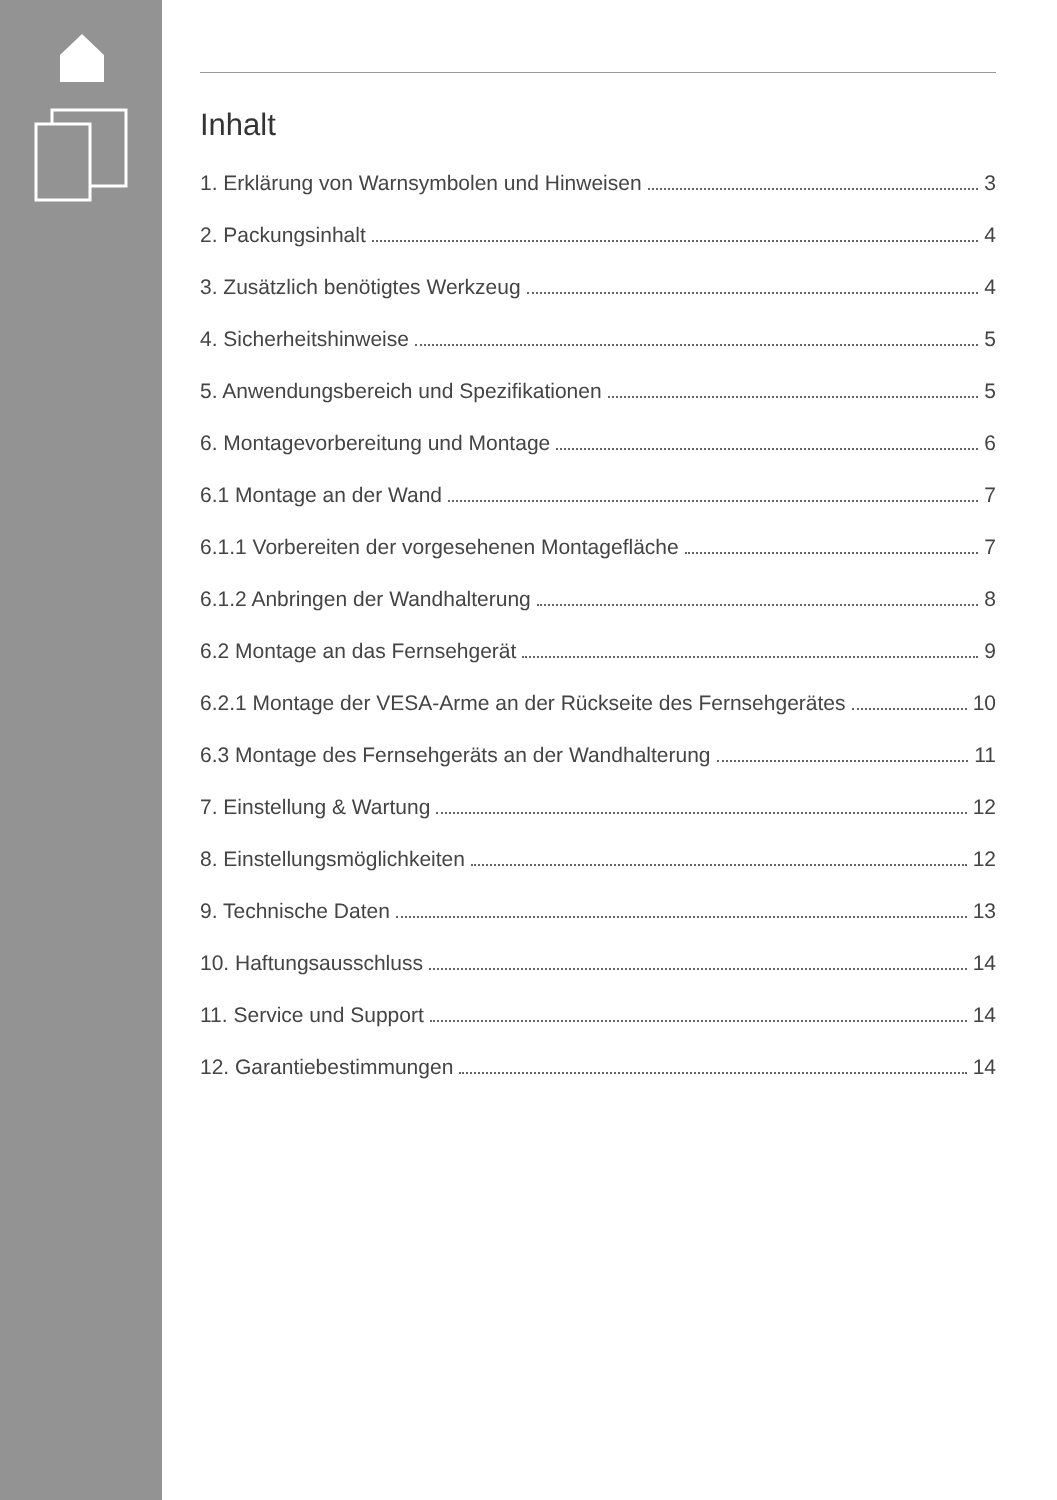Inhalt
1. Erklärung von Warnsymbolen und Hinweisen 3
2. Packungsinhalt 4
3. Zusätzlich benötigtes Werkzeug 4
4. Sicherheitshinweise 5
5. Anwendungsbereich und Spezifikationen 5
6. Montagevorbereitung und Montage 6
6.1 Montage an der Wand 7
6.1.1 Vorbereiten der vorgesehenen Montagefläche 7
6.1.2 Anbringen der Wandhalterung 8
6.2 Montage an das Fernsehgerät 9
6.2.1 Montage der VESA-Arme an der Rückseite des Fernsehgerätes 10
6.3 Montage des Fernsehgeräts an der Wandhalterung 11
7. Einstellung & Wartung 12
8. Einstellungsmöglichkeiten 12
9. Technische Daten 13
10. Haftungsausschluss 14
11. Service und Support 14
12. Garantiebestimmungen 14